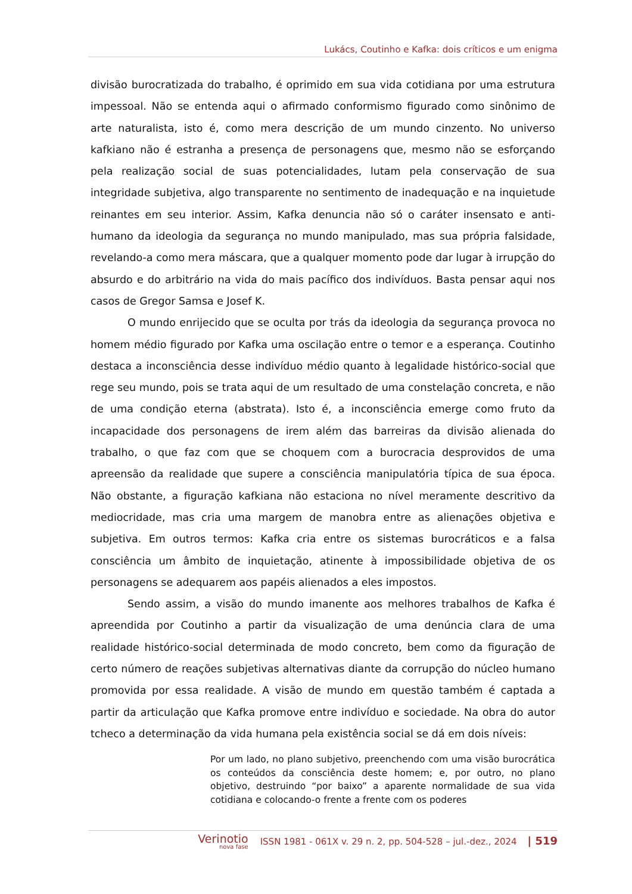Lukács, Coutinho e Kafka: dois críticos e um enigma
divisão burocratizada do trabalho, é oprimido em sua vida cotidiana por uma estrutura impessoal. Não se entenda aqui o afirmado conformismo figurado como sinônimo de arte naturalista, isto é, como mera descrição de um mundo cinzento. No universo kafkiano não é estranha a presença de personagens que, mesmo não se esforçando pela realização social de suas potencialidades, lutam pela conservação de sua integridade subjetiva, algo transparente no sentimento de inadequação e na inquietude reinantes em seu interior. Assim, Kafka denuncia não só o caráter insensato e anti-humano da ideologia da segurança no mundo manipulado, mas sua própria falsidade, revelando-a como mera máscara, que a qualquer momento pode dar lugar à irrupção do absurdo e do arbitrário na vida do mais pacífico dos indivíduos. Basta pensar aqui nos casos de Gregor Samsa e Josef K.
O mundo enrijecido que se oculta por trás da ideologia da segurança provoca no homem médio figurado por Kafka uma oscilação entre o temor e a esperança. Coutinho destaca a inconsciência desse indivíduo médio quanto à legalidade histórico-social que rege seu mundo, pois se trata aqui de um resultado de uma constelação concreta, e não de uma condição eterna (abstrata). Isto é, a inconsciência emerge como fruto da incapacidade dos personagens de irem além das barreiras da divisão alienada do trabalho, o que faz com que se choquem com a burocracia desprovidos de uma apreensão da realidade que supere a consciência manipulatória típica de sua época. Não obstante, a figuração kafkiana não estaciona no nível meramente descritivo da mediocridade, mas cria uma margem de manobra entre as alienações objetiva e subjetiva. Em outros termos: Kafka cria entre os sistemas burocráticos e a falsa consciência um âmbito de inquietação, atinente à impossibilidade objetiva de os personagens se adequarem aos papéis alienados a eles impostos.
Sendo assim, a visão do mundo imanente aos melhores trabalhos de Kafka é apreendida por Coutinho a partir da visualização de uma denúncia clara de uma realidade histórico-social determinada de modo concreto, bem como da figuração de certo número de reações subjetivas alternativas diante da corrupção do núcleo humano promovida por essa realidade. A visão de mundo em questão também é captada a partir da articulação que Kafka promove entre indivíduo e sociedade. Na obra do autor tcheco a determinação da vida humana pela existência social se dá em dois níveis:
Por um lado, no plano subjetivo, preenchendo com uma visão burocrática os conteúdos da consciência deste homem; e, por outro, no plano objetivo, destruindo “por baixo” a aparente normalidade de sua vida cotidiana e colocando-o frente a frente com os poderes
Verinotio
nova fase
ISSN 1981 - 061X v. 29 n. 2, pp. 504-528 – jul.-dez., 2024
| 519